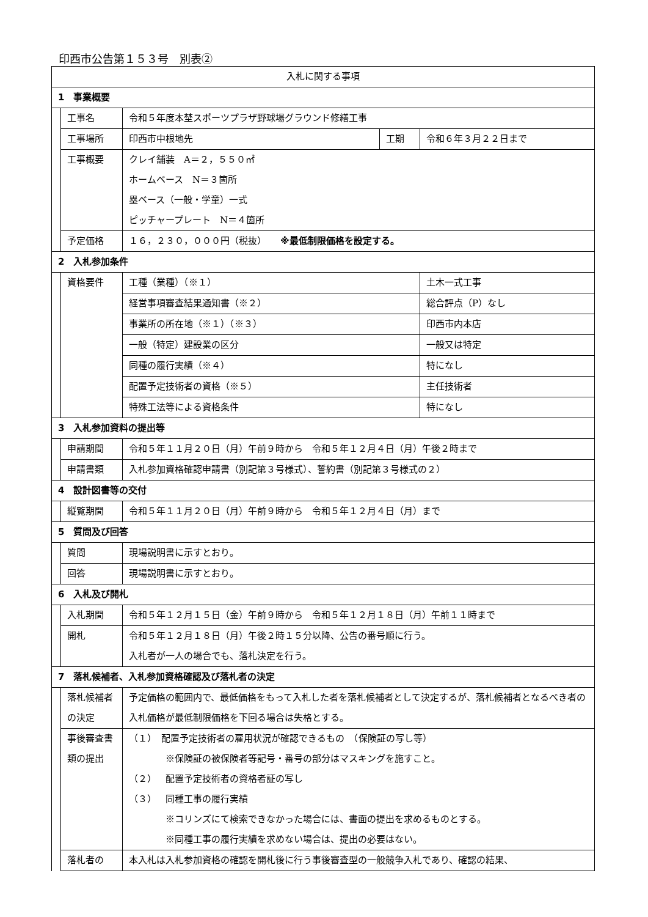印西市公告第１５３号　別表②
| 入札に関する事項 | | | | |
| 1 事業概要 | | | | |
| | 工事名 | 令和５年度本埜スポーツプラザ野球場グラウンド修繕工事 | | |
| | 工事場所 | 印西市中根地先 | 工期 | 令和６年３月２２日まで |
| | 工事概要 | クレイ舗装 A＝２，５５０㎡ ホームベース N＝３箇所 塁ベース（一般・学童）一式 ピッチャープレート N＝４箇所 | | |
| | 予定価格 | １６，２３０，０００円（税抜） ※最低制限価格を設定する。 | | |
| 2 入札参加条件 | | | | |
| | 資格要件 | 工種（業種）（※１） | | 土木一式工事 |
| | | 経営事項審査結果通知書（※２） | | 総合評点（P）なし |
| | | 事業所の所在地（※１）（※３） | | 印西市内本店 |
| | | 一般（特定）建設業の区分 | | 一般又は特定 |
| | | 同種の履行実績（※４） | | 特になし |
| | | 配置予定技術者の資格（※５） | | 主任技術者 |
| | | 特殊工法等による資格条件 | | 特になし |
| 3 入札参加資料の提出等 | | | | |
| | 申請期間 | 令和５年１１月２０日（月）午前９時から 令和５年１２月４日（月）午後２時まで | | |
| | 申請書類 | 入札参加資格確認申請書（別記第３号様式）、誓約書（別記第３号様式の２） | | |
| 4 設計図書等の交付 | | | | |
| | 縦覧期間 | 令和５年１１月２０日（月）午前９時から 令和５年１２月４日（月）まで | | |
| 5 質問及び回答 | | | | |
| | 質問 | 現場説明書に示すとおり。 | | |
| | 回答 | 現場説明書に示すとおり。 | | |
| 6 入札及び開札 | | | | |
| | 入札期間 | 令和５年１２月１５日（金）午前９時から 令和５年１２月１８日（月）午前１１時まで | | |
| | 開札 | 令和５年１２月１８日（月）午後２時１５分以降、公告の番号順に行う。 入札者が一人の場合でも、落札決定を行う。 | | |
| 7 落札候補者、入札参加資格確認及び落札者の決定 | | | | |
| | 落札候補者の決定 | 予定価格の範囲内で、最低価格をもって入札した者を落札候補者として決定するが、落札候補者となるべき者の入札価格が最低制限価格を下回る場合は失格とする。 | | |
| | 事後審査書類の提出 | （１） 配置予定技術者の雇用状況が確認できるもの （保険証の写し等） ※保険証の被保険者等記号・番号の部分はマスキングを施すこと。 （２） 配置予定技術者の資格者証の写し （３） 同種工事の履行実績 ※コリンズにて検索できなかった場合には、書面の提出を求めるものとする。 ※同種工事の履行実績を求めない場合は、提出の必要はない。 | | |
| | 落札者の | 本入札は入札参加資格の確認を開札後に行う事後審査型の一般競争入札であり、確認の結果、 | | |